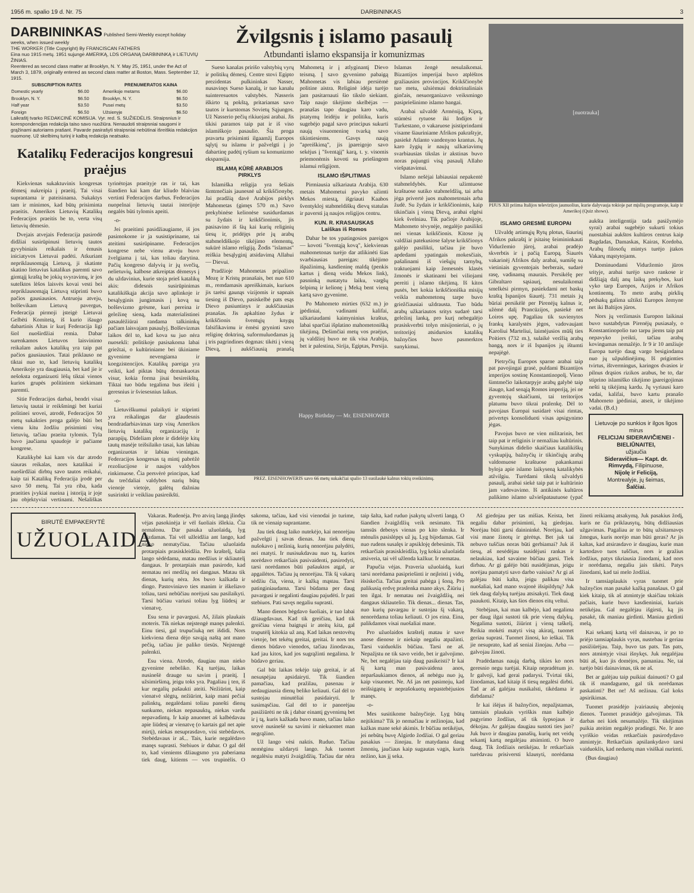1956 m. spalio 19 d. Nr. 75 DARBININKAS 3
DARBININKAS
Published Semi-Weekly except holiday weeks, when issued weekly
THE WORKER (Title Copyright) By FRANCISCAN FATHERS
Eina nuo 1915 metų. 1951 sujungė AMERIKĄ, LDS ORGANĄ DARBININKĄ ir LIETUVIŲ ŽINIAS.
Reentered as second class matter at Brooklyn, N. Y. May 25, 1951, under the Act of March 3, 1879, originally entered as second class matter at Boston, Mass. September 12, 1915.
| SUBSCRIPTION RATES | | PRENUMERATOS KAINA | |
| --- | --- | --- | --- |
| Domestic yearly | $6.00 | Amerikoje metams | $6.00 |
| Brooklyn, N. Y. | $6.50 | Brooklyn, N. Y. | $6.50 |
| Half year | $3.50 | Pusei metų | $3.50 |
| Foreign | $6.50 | Užsienyje | $6.50 |
Laikraštį tvarko REDAKCINĖ KOMISIJA. Vyr. red. S. SUŽIEDĖLIS. Straipsnius ir korespondencijas redakcija taiso savo nuožiūra. Nenaudoti straipsniai saugomi ir grąžinami autoriams prašant. Pavarde pasirašyti straipsniai nebūtinai išreiškia redakcijos nuomonę. Už skelbimų turinį ir kalbą redakcija neatsako.
Katalikų Federacijos kongresui praėjus
Kiekvienas sukaktuvinis kongresas dėmesį nukreipia į praeitį. Tai visai suprantama ir pateisinama. Sukaktys tam ir minimos, kad būtų prisiminta praeitis. Amerikos Lietuvių Katalikų Federacijos praeitis be to, verta visų lietuvių dėmesio.
Dvejais atvejais Federacija pasirodė didžiai susirūpinusi lietuvių tautos gyvybiniais reikalais ir ėmusis iniciatyvos Lietuvai padėti. Atkuriant nepriklausomąją Lietuvą, ji skatinte skatino lietuvius katalikus paremti savo gimtąjį kraštą be jokių svyravimų, ir jos sutelktos lėšos laisvės kovai vesti bei nepriklausomąją Lietuvą stiprinti buvo pačios gausiausios. Antruoju atveju, bolševikam Lietuvą pavergus, Federacija pirmoji įsteigė Lietuvai Gelbėti Komitetą, iš kurio išaugo dabartinis Altas ir kurį Federacija ligi šiol nuoširdžiai remia. Dabar surenkamos Lietuvos laisvinimo reikalam aukos katalikų yra taip pat pačios gausiausios. Tatai priklauso ne tiktai nuo to, kad lietuvių katalikų Amerikoje yra daugiausia, bet kad jie ir nešoksta organizuoti lėšų tiktai vienos kurios grupės politiniem siekimam paremti.
Sitie Federacijos darbai, bendri visai lietuvių tautai ir reikšmingi bet kuriai politinei srovei, atrodė, Federacijos 50 metų sukakties proga galėjo būti bet vienu kitu žodžiu prisiminti visų lietuvių, tačiau praeita tylomis. Tyla buvo jaučiama spaudoje ir pačiame kongrese.
Katalikybė kai kam vis dar atrodo siauras reikalas, nors katalikai ir nuoširdžiai dirbtų savo tautos reikalui, kaip tai Katalikų Federacija įrodė per savo 50 metų. Tai yra riba, kada praeities įvykiai nueina į istoriją ir joje jau objektyviai vertinami. Nešališkas tyrinėtojas praeityje ras ir tai, kas šiandien kai kam dar kliudo blaiviau vertinti Federacijos darbus. Federacijos nuopelnai lietuvių tautai istorijoje negalės būti tylomis apeiti.
-o-
Jei praeitimi pasidžiaugiame, iš jos pasimokome ir ja susistipriname, tai ateitimi susirūpiname. Federacijos kongrese nebe vienu atveju buvo žvelgiama į tai, kas toliau darytina. Pačių kongreso dalyvių ir jų svečių, nelietuvių, kalbose atkreiptas dėmesys į du uždavinius, kurie stoja prieš katalikų akis: didesnis susirūpinimas katalikiškąja akcija savo aplinkoje ir besąlyginis jungimasis į kovą su bolševizmo grėsme, kuri pereina ir geležinę sieną, kada materialistinei pasaulėžiūrai randama talkininkų pačiam laisvajam pasaulyj. Bolševizmas laikos dėl to, kad kova su juo nėra nuosekli: politikoje pasisakoma labai griežtai, o kultūriniame bei ūkiniame gyvenime nevengiama ir koegzistencijos. Katalikų pareiga yra veikti, kad piktas būtų demaskuotas visur, kokia forma jisai besireikštų. Tiktai tuo būdu tegalima bus išeiti į geresnius ir šviesesnius laikus.
-o-
Lietuviškumui palaikyti ir stiprinti yra reikalingas dar glaudesnis bendradarbiavimas tarp visų Amerikos lietuvių katalikų organizacijų ir parapijų. Dideliam plote ir didelėje kitų tautų masėje teišsilaiko tasai, kas labiau organizuotas ir labiau vieningas. Federacijos kongresas tą mintį pabrėžė rezoliucijose ir naujos valdybos rinkimuose. Čia persvėrė principas, kad du trečdaliai valdybos narių būtų vienoje vietoje, galėtų dažniau susirinkti ir veikliau pasireikšti.
Žvilgsnis į islamo pasaulį
Atbundanti islamo ekspansija ir komunizmas
Sueso kanalas pririšo valstybių vyrų ir politikų dėmesį. Centre stovi Egipto prezidentas pulkininkas Nasser, nusavinęs Sueso kanalą, ir tuo kanalu suinteresuotos valstybės. Nasseris iškirto tą pokštą, pritariamas savo tautos ir kurstomas Sovietų Sąjungos. Už Nasserio pečių rikiuojasi arabai. Jis tikisi paramos taip pat ir iš viso islamiškojo pasaulio. Šia proga pravartu prisiminti ilgaamžį Europos sąlytį su islamu ir pažvelgti į jo dabartinę padėtį ryšium su komunizmo ekspansija.
ISLAMĄ KŪRĖ ARABIJOS PIRKLYS
Islamiška religija yra šešiais šimtmečiais jaunesnė už krikščionybę. Jai pradžią davė Arabijos pirklys Mahometas (gimęs 570 m.) Savo prekybinėse kelionėse susidurdamas su žydais ir krikščionimis, jis pasisavino iš šių kai kurių religinių tiesų ir, pridėjęs prie jų arabų stabmeldiškojo tikėjimo elementų, sukūrė islamo religiją. Žodis "islamas" reiškia besąlyginį atsidavimą Allahui — Dievui.
Pradžioje Mahometas pripažino Mozę ir Kristų pranašais, bet nuo 610 m., remdamasis apreiškimais, kuriuos jis tarėsi gaunąs vizijomis ir sapnais tiesiog iš Dievo, pasiskelbė pats esąs Dievo pasiuntinys ir aukščiausias pranašas. Jis apkaltino žydus ir krikščionis šventųjų knygų falsifikavimu ir ėmėsi gryninti savo religinę doktriną, suformuluodamas ją į tris pagrindines dogmas: tikėti į vieną Dievą, į aukščiausią pranašą Mahometą ir į atlyginantį Dievo teismą. Į savo gyvenimo pabaigą Mahometas vis labiau persiėmė politine aistra. Religinė idėja turėjo jam pasitarnauti šio tikslo siekiant. Taip naujo tikėjimo skelbėjas — pranašas tapo daugiau karo vadu, įstatymų leidėju ir politiku, kuris sugebėjo pagal savo principus sukurti naują visuomeninę tvarką savo tikintiesiems. Gavęs naują "apreiškimą", jis įpareigojo savo sekėjus į "šventąjį" karą, t. y. visomis priemonėmis kovoti su priešingom islamui religijom.
ISLAMO IŠPLITIMAS
Pirmiausia užkariauta Arabija. 630 metais Mahometui pavyko užimti Mekos miestą, išgriauti Kaabos šventykloj stabmeldiškų dievų statulas ir paversti ją naujos religijos centru.
KUN. R. KRASAUSKAS
Laiškas iš Romos
Dabar be tos ypatingosios pareigos — kovoti "šventąją kovą", kiekvienas mahometonas turėjo dar atlikinėti šias svarbiausias pareigas: tikėjimo išpažinimą, kasdieninę maldą (penkis kartus į dieną veidu Mekos link), pasninką nustatytu laiku, vargšų šelpimą ir kelionę į Meką bent vieną kartą savo gyvenime.
Po Mahometo mirties (632 m.) jo įpėdiniai, vadinami kalifai, užkariaudami kaimyninius kraštus, labai sparčiai išplatino mahometonišką tikėjimą. Dešimčiai metų vos praėjus, jų valdžioj buvo ne tik visa Arabija, bet ir palestina, Sirija, Egiptas, Persija. Islamas žengė nesulaikomai. Bizantijos imperijai buvo atplėštos gražiausios provincijos. Krikščionybė tuo metu, užsiėmusi doktrinaliniais ginčais, nesuorganizavo veiksmingo pasipriešinimo islamo bangai.
Arabai užvaldė Armėniją, Kiprą, stūmėsi rytuose iki Indijos ir Turkestano, o vakaruose įsistiprindami visame šiauriniame Afrikos pakraštyje, pasiekė Atlanto vandenyno krantus. Jų karo žygių ir naujų užkariavimų svarbiausias tikslas ir akstinas buvo noras pajungti visą pasaulį Allaho viešpatavimui.
Islamo nešėjai labiausiai nepakentė stabmeldybės. Kur užimtuose kraštuose sutiko stabmeldžių, tai arba jėga privertė juos mahometonais arba žudė. Su žydais ir krikščionimis, kaip tikinčiais į vieną Dievą, arabai elgėsi kiek švelniau. Tik pačioje Arabijoje, Mahometo tėvynėje, negalėjo pasilikti nei vienas krikščionis. Kitose jų valdžiai patekusiose šalyse krikščionys galėjo pasilikti, tačiau jie buvo apdedami ypatingais mokesčiais, pašalinami iš viešųjų tarnybų, traktuojami kaip žemesnės klasės žmonės ir skatinami bei viliojami pereiti į islamo tikėjimą. Iš kitos pusės, bet kokia krikščioniška misijų veikla mahometonų tarpe buvo griežčiausiai uždrausta. Tuo būdu arabų užkariautos sritys sudarė tarsi geležinį lanką, pro kurį nebegalėjo prasiskverbti tolyn misijonieriai, o jų teritorijoj atsidursios katalikų bažnyčios buvo pasmerktos sunykimui.
Happy Birthday — Mr. EISENHOWER
PREZ. EISENHOWERIS savo 66 metų sukakčiai spalio 13 susilaukė kalnus tokių sveikinimų.
[nuotrauka]
PIJUS XII priima Italijos televizijos jaunuolius, kurie dalyvauja tokioje pat mįslių programoje, kaip ir Amerikoj (Quiz shows).
ISLAMO GRESMĖ EUROPAI
Užvaldę artimųjų Rytų plotus, šiaurinį Afrikos pakraštį ir įsitaisę šeimininkauti Viduržemio jūroj, arabai pradėjo skverbtis ir į pačią Europą. Šiaurės vakarinėj Afrikos daly arabai, sumišę su vietiniais gyventojais berberais, sudarė rasę, vadinamą maurais. Persikėlę per Gibraltaro sąsiaurį, nesulaikomai smelkėsi pirmyn, pasiekdami net baskų kraštą Ispanijos šiaurėj. 731 metais jų būriai persikėlė per Pirenėjų kalnus ir, užėmė dalį Prancūzijos, pasiekė net Loiros upę. Pagaliau tik suvienytos frankų karalystės jėgos, vadovaujant Karoliui Marteliui, laimėjusios mūšį ties Poitiers (732 m.), sulaikė veržlią arabų bangą, nors ir iš Ispanijos jų ištumti nepajėgė.
Pietryčių Europos sparne arabai taip pat pavojingai grasė, puldami Bizantijos imperijos sostinę Konstantinopolį. Vieno šimtmečio laikotarpyje arabų galybė taip išaugo, kad senąją Romos imperiją, jei ne gyventojų skaičiumi, tai teritorijos platumu buvo tikrai pralenkę. Dėl to pavojaus Europai susidarė visai rimtas, privertęs konsoliduoti visas apsigynimo jėgas.
Pavojus buvo ne vien militarinis, bet taip pat ir religinis ir nemažiau kultūrinis. Sunykimas didelio skaičiaus katalikiškų vyskupijų, bažnyčių ir tikinčiųjų arabų valdomuose kraštuose pakankamai byloja apie islamo laikyseną katalikybės atžvilgiu. Turėdami tikslą užvaldyti pasaulį, arabai siekė taip pat ir kultūrinio jam vadovavimo. Iš antikinės kultūros palikimo islamo užviešpatautuose (ypač aukšta inteligentija tada pasižymėjo syrai) arabai sugebėjo sukurti tokius nuostabiai aukštos kultūros centrus kaip Bagdadas, Damaskas, Kairas, Kordoba. Arabų filosofų mintys turėjo įtakos Vakarų mąstytojams.
Dominuodami Viduržemio jūros srityje, arabai turėjo savo rankose ir didžiąją dalį anų laikų prekybos, kuri vyko tarp Europos, Azijos ir Afrikos kontinentų. To meto arabų pirklių pėdsakų galima užtikti Europos žemyne net iki Baltijos jūros.
Nors jų veržimasis Europon laikinai buvo sustabdytas Pirenėjų pusiasaly, o Konstantinopolio tuo tarpu jiems taip pat nepavyko įveikti, tačiau arabų kovingumas nemažėjo. Ir 9 ir 10 amžiuje Europa turėjo daug vargo besigindama nuo jų užpuldinėjimų. Iš prigimties tvirtus, ištvermingus, karingos dvasios ir pilnus drąsios rizikos arabus, be to, dar stiprino islamiško tikėjimo įpareigojimas nešti tą tikėjimą kardu. Jų vyriausi karo vadai, kalifai, buvo kartu pranašo Mahometo įpėdiniai, atseit, ir tikėjimo vadai. (B.d.)
Lietuvoje po sunkios ir ilgos ligos mirus
FELICIJAI SIDERAVIČIENEI - BIELIŪNAITEI,
užjaučia
Sideravičius— Kapt. dr. Rimvydą, Filipinuose,
Nijolę ir Feliciją,
Montrealyje, jų šeimas,
Šalčiai.
BIRUTĖ EMPAKERYTĖ
UŽUOLAIDA
Vakaras. Rudenėja. Pro atvirą langą įlindęs vėjas pasokinėja ir vėl šuoliais išlekia. Čia nemalonu. Dar pasuka užuolaidą, lyg žaizdamas. Tai vėl užleidžia ant lango, kad nieko nematyčiau. Tačiau užuolaida protarpiais prasiskleidžia. Pro kraštelį, šalia lango sėdėdama, matau medžius ir skliautelį dangaus. Ir protarpiais man pasirodo, kad nematau nei medžių nei dangaus. Matau tik dienas, kurių nėra. Jos buvo kažkada ir dingo. Pastoviniavo ties manim ir iškeliavo toliau, tarsi nebūčiau norėjusi sau pasilaikyti. Tarsi būčiau variusi toliau lyg liūdesį ar vienatvę.
Esu sena ir pavargusi. Aš, žilais plaukais moteris. Tik niekas neįstengė manęs palenkti. Einu tiesi, gal trupučiuką net išdidi. Nors kiekviena diena dėjo savąją naštą ant mano pečių, tačiau jie paliko tiesūs. Neįstengė palenkti.
Esu viena. Atrodo, daugiau man nieko gyvenime nebeliko. Ką turėjau, laikas nusinešė drauge su savim į praeitį. Į užsimiršimą, jeigu toks yra. Pagaliau į ten, iš kur negalių pašaukti ateiti. Nežiūrint, kaip vienatvė slėgtų, nežiūrint, kaip mani pečiai palinktų, negalėdami toliau panešti dienų sunkumo, niekas nepasauktų, niekas vardu nepavadintų. Ir kaip anuomet aš kalbėdavau apie liūdesį ar vienatvę (o kartais gal net apie mirtį), niekas nesuprasdavo, visi stebėdavos. Stebėdavaus ir aš... Tais, kurie negalėdavo manęs suprasti. Stebiuos ir dabar. O gal dėl to, kad vieniems džiaugsmo yra paberiama tiek daug, kitiems — vos trupinėlis. O sakoma, tačiau, kad visi vienodai jo turime, tik ne vienaip suprantame.
Jau tiek daug laiko nutekėjo, kai nenorėjau pažvelgti į savas dienas. Jau tiek dienų nušokavo į nežinią, kurių nenorėjau palydėti, nei matyti. Ir nusisukdavau nuo tų, kurios norėdavo retkarčiais pasivaidenti, pasirodyti, tarsi norėdamos būti pašauktos atgal, ar apgailėtos. Tačiau jų nenorėjau. Tik šį vakarą sėdžiu čia, viena, ir kažką mąstau. Tarsi patinginiaudama. Tarsi būdama per daug pavargusi ir negalinti daugiau pajudėti. Ir pati stebiuos. Pati savęs negaliu suprasti.
Mano dienos bėgdavo šuoliais, ir tuo labai džiaugdavaus. Kad tik greičiau, kad tik greičiau viena baigtųsi ir ateitų kita, gal truputėlį kitokia už aną. Kad laikas nestovėtų vietoje, bet tekėtų greitai, greitai. Ir nors tos dienos būdavo vienodos, tačiau žinodavau, kad jau kitos, kad jos sugrąžinti negalima. Ir būdavo geriau.
Gal būt laikas tekėjo taip greitai, ir aš nesuspėjau apsidairyti. Tik šiandien pamačiau, kad pražilau, pasenau ir nedaugiausia dienų beliko keliauti. Gal dėl to sustojau minutėliai pasidairyti. Ir susimąsčiau. Gal dėl to ir panorėjau pasižiūrėti ne tik į dabar einantį gyvenimą bet ir į tą, kuris kažkada buvo mano, tačiau laiko srovė nusinešė su savimi ir niekuomet man negrąžino.
Už lango vėsi naktis. Ruduo. Tačiau nemėginu uždaryti lango. Juk tuomet negalėsiu matyti žvaigždžių. Tačiau dar nėra taip šalta, kad ruduo įsakytų užverti langą. O šiandien žvaigždžių veik nesimato. Tik tamsūs debesys vienas po kito slenka. Ir mėnulis pasislėpęs už jų. Lyg bijodamas. Gal nuo rudens susalęs ir apsikloję debesimis. Tik retkarčiais prasiskleidžia, lyg kokia užuolaida atsiveria, tai vėl užlenda kažkur. Ir nematau.
Papučia vėjas. Praveria užuolaidą, kuri tarsi norėdama pasipriešinti ir neįleisti į vidų, išsiskečia. Tačiau greitai pabėga į šoną. Pro palikusią erdvę praslenka mano akys. Žiūriu į ten ilgai. Ir nematau nei žvaigždžių, nei dangaus skliautelio. Tik dienas... dienas. Tas, nuo kurių pavargau ir sustojau šį vakarą, nenorėdama toliau keliauti. O jos eina. Eina, palikdamos visai nuošaliai mane.
Pro užuolaidos kraštelį matau ir save anose dienose ir niekaip negaliu atpažinti. Tarsi vaiduoklis būčiau. Tarsi ne aš. Nepažįstu ne tik savo veido, bet ir galvojimo. Ne, bet negalėjau taip daug pasikeisti? Ir kai šį kartą man pasivaidena anos, neparšaukiamos dienos, aš nebėgu nuo jų, kaip visuomet. Ne. Aš jas net pasimoju, kad neišsigąstų ir neprašokuotų nepastebėjusios manęs.
-o-
Mes susitikome bažnyčioje. Lyg būtų neįtikima? Tik jo nemačiau ir nežinojau, kad kažkas mane sekė akimis. Ir būčiau netikėjus, jei nebūtų buvę Algirdo žodžiai. O gal geriau pasakius — žinojau. Ir matydama daug žmonių, jaučiaus kaip sugautas vagis, kuris nežino, kas jį seka.
Aš giedojau per tas mišias. Keista, bet negaliu dabar prisiminti, ką giedojau. Norėjau būti garsi dainininkė. Norėjau, kad visi mane žinotų ir gėrėtųs. Bet juk tai nebuvo tuščias noras būti gerbiamai? Juk iš tiesų, aš nesėdėjau susidėjusi rankas ir nelaukiau, kad savaime būčiau garsi. Tiek dirbau. Ar gi galėjo būti nusidėjimas, jeigu norėjau pamatyti savo darbo vaisius? Ar gi aš galėjau būti kalta, jeigu palikau visa nuošaliai, kad mano svajonė išsipildytų? Juk tiek daug dalykų turėjau atsisakyti. Tiek daug paaukoti. Kitaip, kas šios dienos eitų veltui.
Stebėjaus, kai man kalbėjo, kad negalima per daug ilgai sustoti tik prie vienų dalykų. Negalima sustoti, žiūrint į vieną taškelį. Reikia mokėti matyti visą akiratį, tuomet geriau suprasi. Tuomet žinosi, ko ieškai. Tik jie nesuprato, kad aš seniai žinojau. Arba — galvojau žinoti.
Pradėdamas naują darbą, tikies ko nors geresnio negu turėjai. Kitaip nepradėtum jo. Ir galvoji, kad gerai padarysi. Tvirtai tiki, žinodamas, kad kitaip iš tiesų negalėsi dirbti. Tad ar aš galėjau nusikalsti, tikėdama ir dirbdama?
Ir kai išėjus iš bažnyčios, nepažįstamas, tamsiais plaukais vyriškis man kalbėjo pagyrimo žodžius, aš tik šypsojaus ir dėkojau. Ar galėjau daugiau sustoti ties juo? Juk buvo ir daugiau panašių, kurių net veidų sekantį kartą negalėjau atsiminti. O buvo daug. Tik žodžiais netikėjau. Ir retkarčiais turėdavau prisiversti klausyti, norėdama žinoti reikiamą atsakymą. Juk pasakius žodį, kuris ne čia priklausytų, būtų didžiausias užgavimas. Pagaliau ar to būtų užsitarnavęs žmogus, kuris norėjo man būti geras? Ar jis kaltas, kad atsirasdavo ir daugiau, kurie man kartodavo tuos tuščius, nors ir gražius žodžius, patys tikriausia žinodami, kad nors ir norėdama, negaliu jais tikėti. Patys žinodami, kad tai melo žodžiai.
Ir tamsiaplaukis vyras tuomet prie bažnyčios man pasakė kažką panašaus. O gal kiek kitaip, tik aš atmintyje skaičiau tokiais pačiais, kurie buvo kasdieniniai, kuriais netikėjau. Gal negalėjau išgirsti, ką jis pasakė, tik maniau girdinti. Maniau girdinti melą.
Kai sekantį kartą vėl dainavau, ir po to priėjo tamsiaplaukis vyras, nustebau ir geriau pasižiūrėjau. Taip, buvo tas pats. Tas pats, nors atmintyje visai išnykęs. Juk negalėjau būti aš, kuo jis domėjos, pamaniau. Ne, tai turėjo būti dainavimas, tik ne aš.
Bet ar galėjau taip puikiai dainuoti? O gal tik iš mandagumo, gal tik norėdamas paskatinti? Bet ne! Aš nežinau. Gal koks apsirikimas.
Tuomet prasidėjo įvairiausių abejonių dienos. Tuomet prasidėjo galvojimas. Tik darbas nei kiek nesumažėjo. Tik tikėjimas puikia ateitim negalėjo pradingti. Ne. Ir ano vyriškio veidas retkarčiais pasirodydavo atmintyje. Retkarčiais apsilankydavo tarsi vaiduoklis, kad neduotų man visiškai nurimti.
(Bus daugiau)